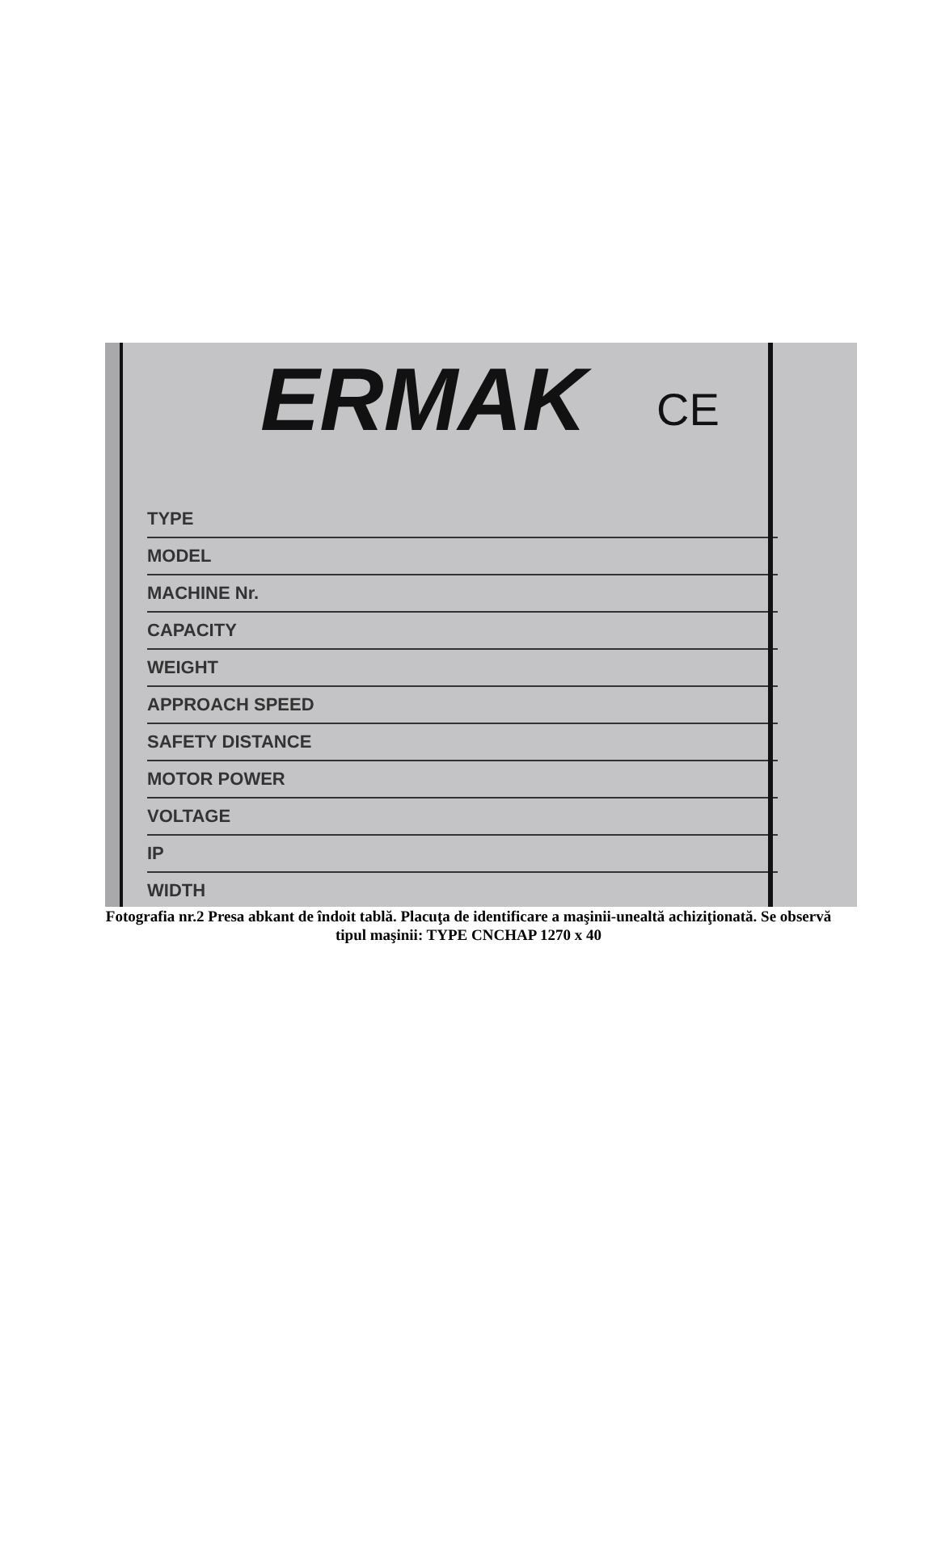ERMAK CE
TYPE
MODEL
MACHINE Nr.
CAPACITY
WEIGHT
APPROACH SPEED
SAFETY DISTANCE
MOTOR POWER
VOLTAGE
IP
WIDTH
Fotografia nr.2 Presa abkant de îndoit tablă. Placuţa de identificare a maşinii-unealtă achiziţionată. Se observă tipul maşinii: TYPE CNCHAP 1270 x 40